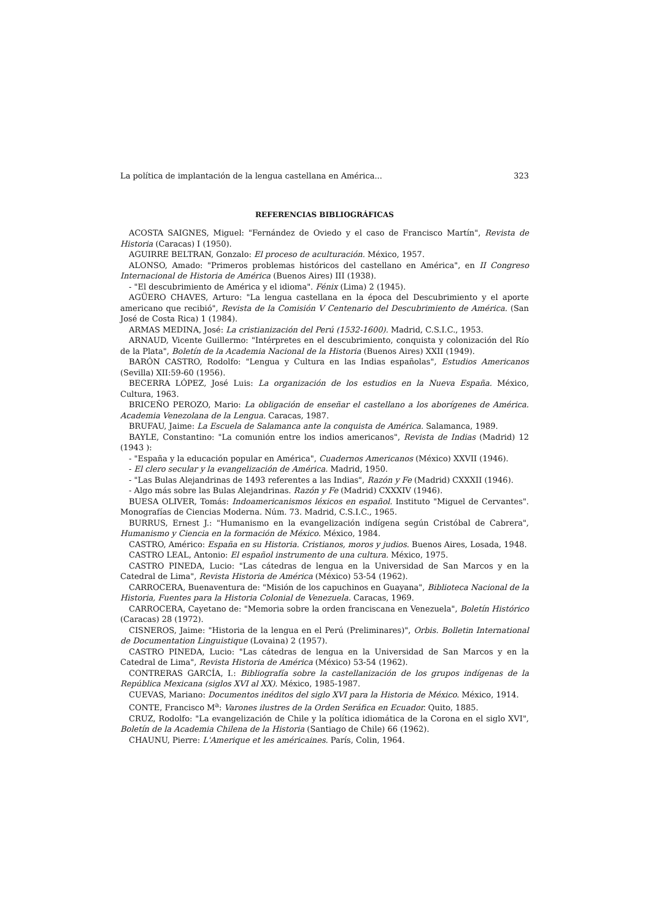La política de implantación de la lengua castellana en América... 323
REFERENCIAS BIBLIOGRÁFICAS
ACOSTA SAIGNES, Miguel: "Fernández de Oviedo y el caso de Francisco Martín", Revista de Historia (Caracas) I (1950).
AGUIRRE BELTRAN, Gonzalo: El proceso de aculturación. México, 1957.
ALONSO, Amado: "Primeros problemas históricos del castellano en América", en II Congreso Internacional de Historia de América (Buenos Aires) III (1938).
- "El descubrimiento de América y el idioma". Fénix (Lima) 2 (1945).
AGÜERO CHAVES, Arturo: "La lengua castellana en la época del Descubrimiento y el aporte americano que recibió", Revista de la Comisión V Centenario del Descubrimiento de América. (San José de Costa Rica) 1 (1984).
ARMAS MEDINA, José: La cristianización del Perú (1532-1600). Madrid, C.S.I.C., 1953.
ARNAUD, Vicente Guillermo: "Intérpretes en el descubrimiento, conquista y colonización del Río de la Plata", Boletín de la Academia Nacional de la Historia (Buenos Aires) XXII (1949).
BARÓN CASTRO, Rodolfo: "Lengua y Cultura en las Indias españolas", Estudios Americanos (Sevilla) XII:59-60 (1956).
BECERRA LÓPEZ, José Luis: La organización de los estudios en la Nueva España. México, Cultura, 1963.
BRICEÑO PEROZO, Mario: La obligación de enseñar el castellano a los aborígenes de América. Academia Venezolana de la Lengua. Caracas, 1987.
BRUFAU, Jaime: La Escuela de Salamanca ante la conquista de América. Salamanca, 1989.
BAYLE, Constantino: "La comunión entre los indios americanos", Revista de Indias (Madrid) 12 (1943 ):
- "España y la educación popular en América", Cuadernos Americanos (México) XXVII (1946).
- El clero secular y la evangelización de América. Madrid, 1950.
- "Las Bulas Alejandrinas de 1493 referentes a las Indias", Razón y Fe (Madrid) CXXXII (1946).
- Algo más sobre las Bulas Alejandrinas. Razón y Fe (Madrid) CXXXIV (1946).
BUESA OLIVER, Tomás: Indoamericanismos léxicos en español. Instituto "Miguel de Cervantes". Monografías de Ciencias Moderna. Núm. 73. Madrid, C.S.I.C., 1965.
BURRUS, Ernest J.: "Humanismo en la evangelización indígena según Cristóbal de Cabrera", Humanismo y Ciencia en la formación de México. México, 1984.
CASTRO, Américo: España en su Historia. Cristianos, moros y judios. Buenos Aires, Losada, 1948.
CASTRO LEAL, Antonio: El español instrumento de una cultura. México, 1975.
CASTRO PINEDA, Lucio: "Las cátedras de lengua en la Universidad de San Marcos y en la Catedral de Lima", Revista Historia de América (México) 53-54 (1962).
CARROCERA, Buenaventura de: "Misión de los capuchinos en Guayana", Biblioteca Nacional de la Historia, Fuentes para la Historia Colonial de Venezuela. Caracas, 1969.
CARROCERA, Cayetano de: "Memoria sobre la orden franciscana en Venezuela", Boletín Histórico (Caracas) 28 (1972).
CISNEROS, Jaime: "Historia de la lengua en el Perú (Preliminares)", Orbis. Bolletin International de Documentation Linguistique (Lovaina) 2 (1957).
CASTRO PINEDA, Lucio: "Las cátedras de lengua en la Universidad de San Marcos y en la Catedral de Lima", Revista Historia de América (México) 53-54 (1962).
CONTRERAS GARCÍA, I.: Bibliografía sobre la castellanización de los grupos indígenas de la República Mexicana (siglos XVI al XX). México, 1985-1987.
CUEVAS, Mariano: Documentos inéditos del siglo XVI para la Historia de México. México, 1914.
CONTE, Francisco M<sup>a</sup>: Varones ilustres de la Orden Seráfica en Ecuador. Quito, 1885.
CRUZ, Rodolfo: "La evangelización de Chile y la política idiomática de la Corona en el siglo XVI", Boletín de la Academia Chilena de la Historia (Santiago de Chile) 66 (1962).
CHAUNU, Pierre: L'Amerique et les américaines. París, Colin, 1964.